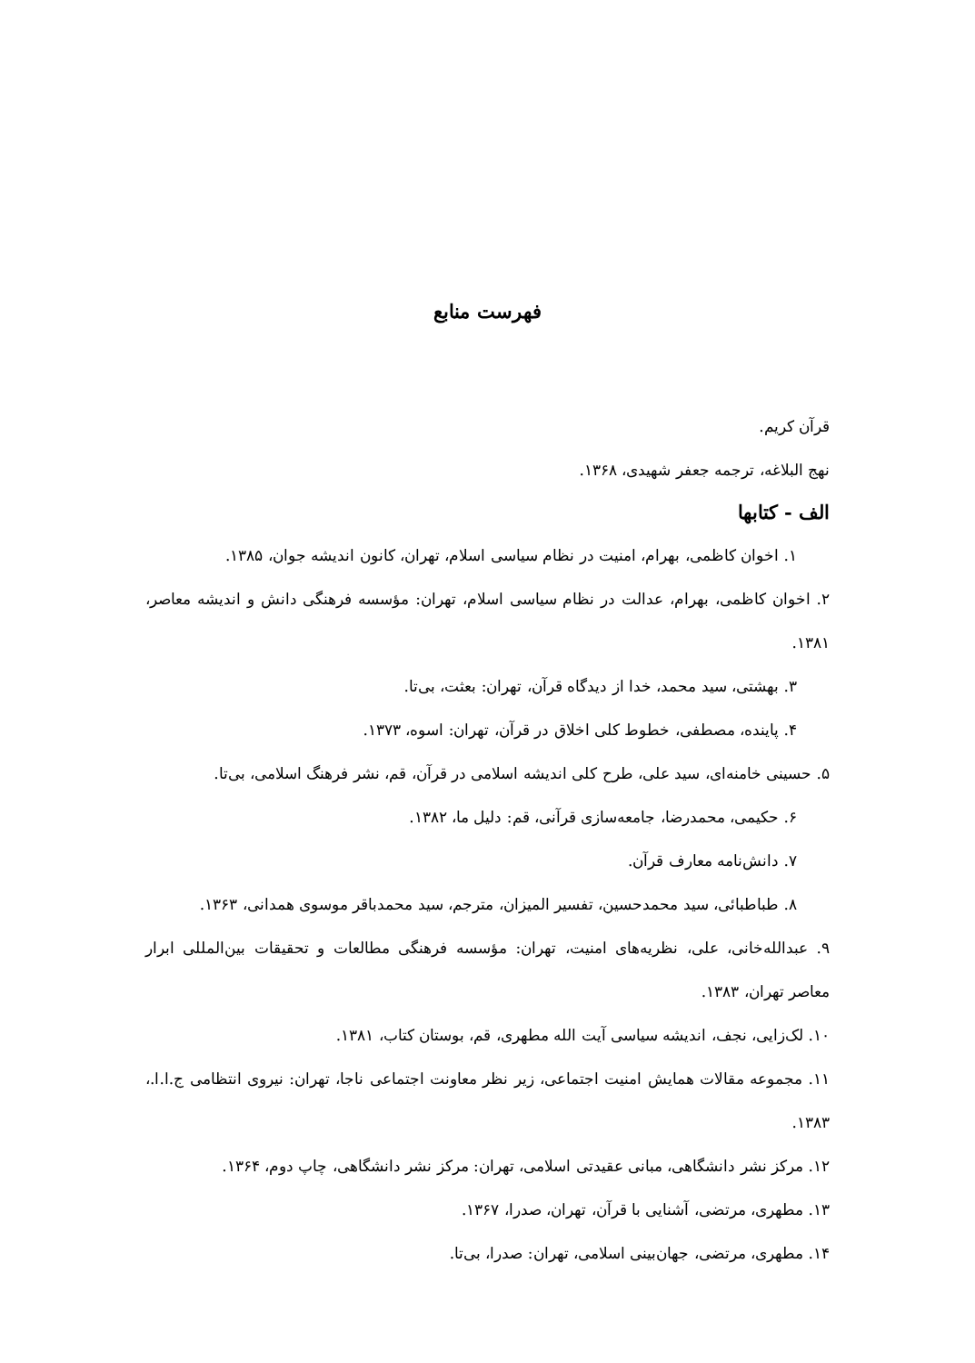فهرست منابع
قرآن کریم.
نهج البلاغه، ترجمه جعفر شهیدی، ۱۳۶۸.
الف - کتابها
۱. اخوان کاظمی، بهرام، امنیت در نظام سیاسی اسلام، تهران، کانون اندیشه جوان، ۱۳۸۵.
۲. اخوان کاظمی، بهرام، عدالت در نظام سیاسی اسلام، تهران: مؤسسه فرهنگی دانش و اندیشه معاصر، ۱۳۸۱.
۳. بهشتی، سید محمد، خدا از دیدگاه قرآن، تهران: بعثت، بی‌تا.
۴. پاینده، مصطفی، خطوط کلی اخلاق در قرآن، تهران: اسوه، ۱۳۷۳.
۵. حسینی خامنه‌ای، سید علی، طرح کلی اندیشه اسلامی در قرآن، قم، نشر فرهنگ اسلامی، بی‌تا.
۶. حکیمی، محمدرضا، جامعه‌سازی قرآنی، قم: دلیل ما، ۱۳۸۲.
۷. دانش‌نامه معارف قرآن.
۸. طباطبائی، سید محمدحسین، تفسیر المیزان، مترجم، سید محمدباقر موسوی همدانی، ۱۳۶۳.
۹. عبدالله‌خانی، علی، نظریه‌های امنیت، تهران: مؤسسه فرهنگی مطالعات و تحقیقات بین‌المللی ابرار معاصر تهران، ۱۳۸۳.
۱۰. لک‌زایی، نجف، اندیشه سیاسی آیت الله مطهری، قم، بوستان کتاب، ۱۳۸۱.
۱۱. مجموعه مقالات همایش امنیت اجتماعی، زیر نظر معاونت اجتماعی ناجا، تهران: نیروی انتظامی ج.ا.ا.، ۱۳۸۳.
۱۲. مرکز نشر دانشگاهی، مبانی عقیدتی اسلامی، تهران: مرکز نشر دانشگاهی، چاپ دوم، ۱۳۶۴.
۱۳. مطهری، مرتضی، آشنایی با قرآن، تهران، صدرا، ۱۳۶۷.
۱۴. مطهری، مرتضی، جهان‌بینی اسلامی، تهران: صدرا، بی‌تا.